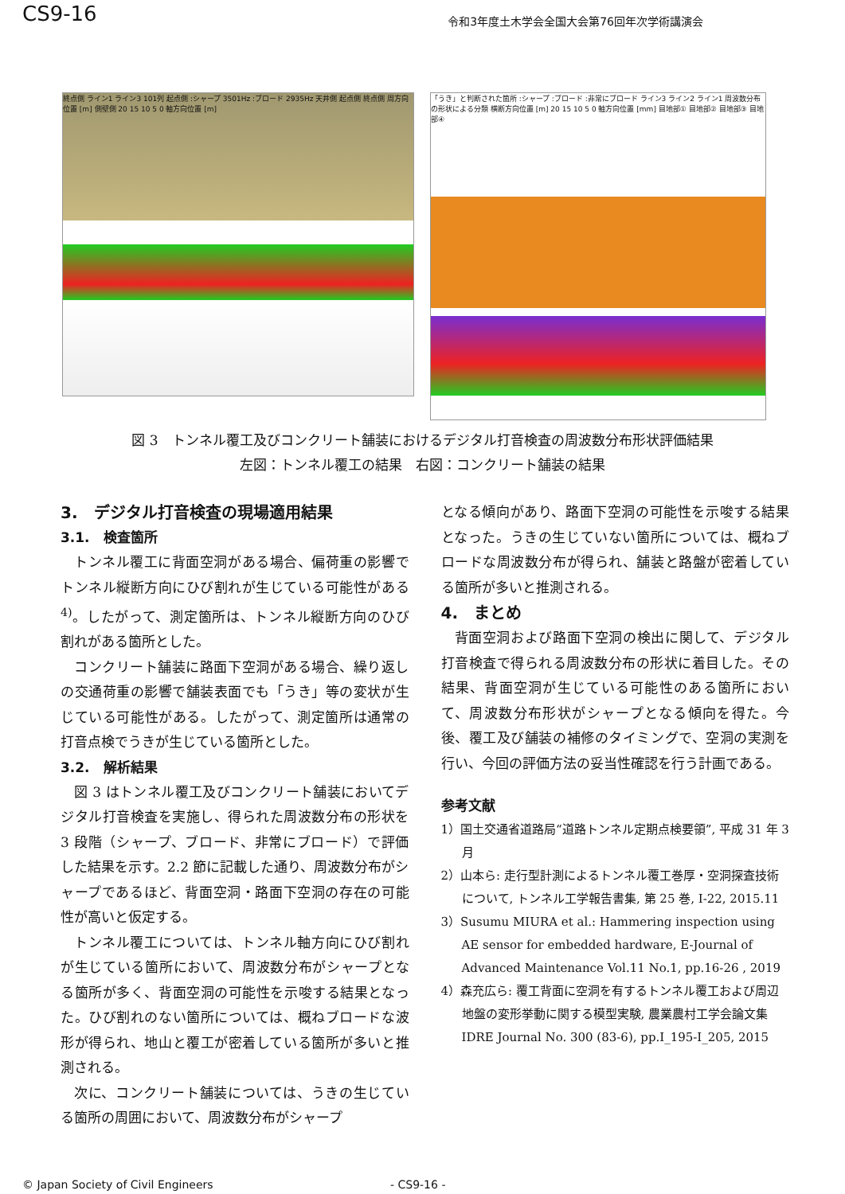CS9-16
令和3年度土木学会全国大会第76回年次学術講演会
終点側 ライン1 ライン3 101列 起点側 :シャープ 3501Hz :ブロード 2935Hz 天井側 起点側 終点側 周方向位置 [m] 側壁側 20 15 10 5 0 軸方向位置 [m]
「うき」と判断された箇所 :シャープ :ブロード :非常にブロード ライン3 ライン2 ライン1 周波数分布の形状による分類 横断方向位置 [m] 20 15 10 5 0 軸方向位置 [mm] 目地部① 目地部② 目地部③ 目地部④
図 3　トンネル覆工及びコンクリート舗装におけるデジタル打音検査の周波数分布形状評価結果
左図：トンネル覆工の結果　右図：コンクリート舗装の結果
3.　デジタル打音検査の現場適用結果
3.1.　検査箇所
トンネル覆工に背面空洞がある場合、偏荷重の影響でトンネル縦断方向にひび割れが生じている可能性がある <sup>4)</sup>。したがって、測定箇所は、トンネル縦断方向のひび割れがある箇所とした。
コンクリート舗装に路面下空洞がある場合、繰り返しの交通荷重の影響で舗装表面でも「うき」等の変状が生じている可能性がある。したがって、測定箇所は通常の打音点検でうきが生じている箇所とした。
3.2.　解析結果
図 3 はトンネル覆工及びコンクリート舗装においてデジタル打音検査を実施し、得られた周波数分布の形状を 3 段階（シャープ、ブロード、非常にブロード）で評価した結果を示す。2.2 節に記載した通り、周波数分布がシャープであるほど、背面空洞・路面下空洞の存在の可能性が高いと仮定する。
トンネル覆工については、トンネル軸方向にひび割れが生じている箇所において、周波数分布がシャープとなる箇所が多く、背面空洞の可能性を示唆する結果となった。ひび割れのない箇所については、概ねブロードな波形が得られ、地山と覆工が密着している箇所が多いと推測される。
次に、コンクリート舗装については、うきの生じている箇所の周囲において、周波数分布がシャープ
となる傾向があり、路面下空洞の可能性を示唆する結果となった。うきの生じていない箇所については、概ねブロードな周波数分布が得られ、舗装と路盤が密着している箇所が多いと推測される。
4.　まとめ
背面空洞および路面下空洞の検出に関して、デジタル打音検査で得られる周波数分布の形状に着目した。その結果、背面空洞が生じている可能性のある箇所において、周波数分布形状がシャープとなる傾向を得た。今後、覆工及び舗装の補修のタイミングで、空洞の実測を行い、今回の評価方法の妥当性確認を行う計画である。
参考文献
1）国土交通省道路局“道路トンネル定期点検要領”, 平成 31 年 3 月
2）山本ら: 走行型計測によるトンネル覆工巻厚・空洞探査技術について, トンネル工学報告書集, 第 25 巻, I-22, 2015.11
3）Susumu MIURA et al.: Hammering inspection using AE sensor for embedded hardware, E-Journal of Advanced Maintenance Vol.11 No.1, pp.16-26 , 2019
4）森充広ら: 覆工背面に空洞を有するトンネル覆工および周辺地盤の変形挙動に関する模型実験, 農業農村工学会論文集 IDRE Journal No. 300 (83-6), pp.I_195-I_205, 2015
© Japan Society of Civil Engineers - CS9-16 -